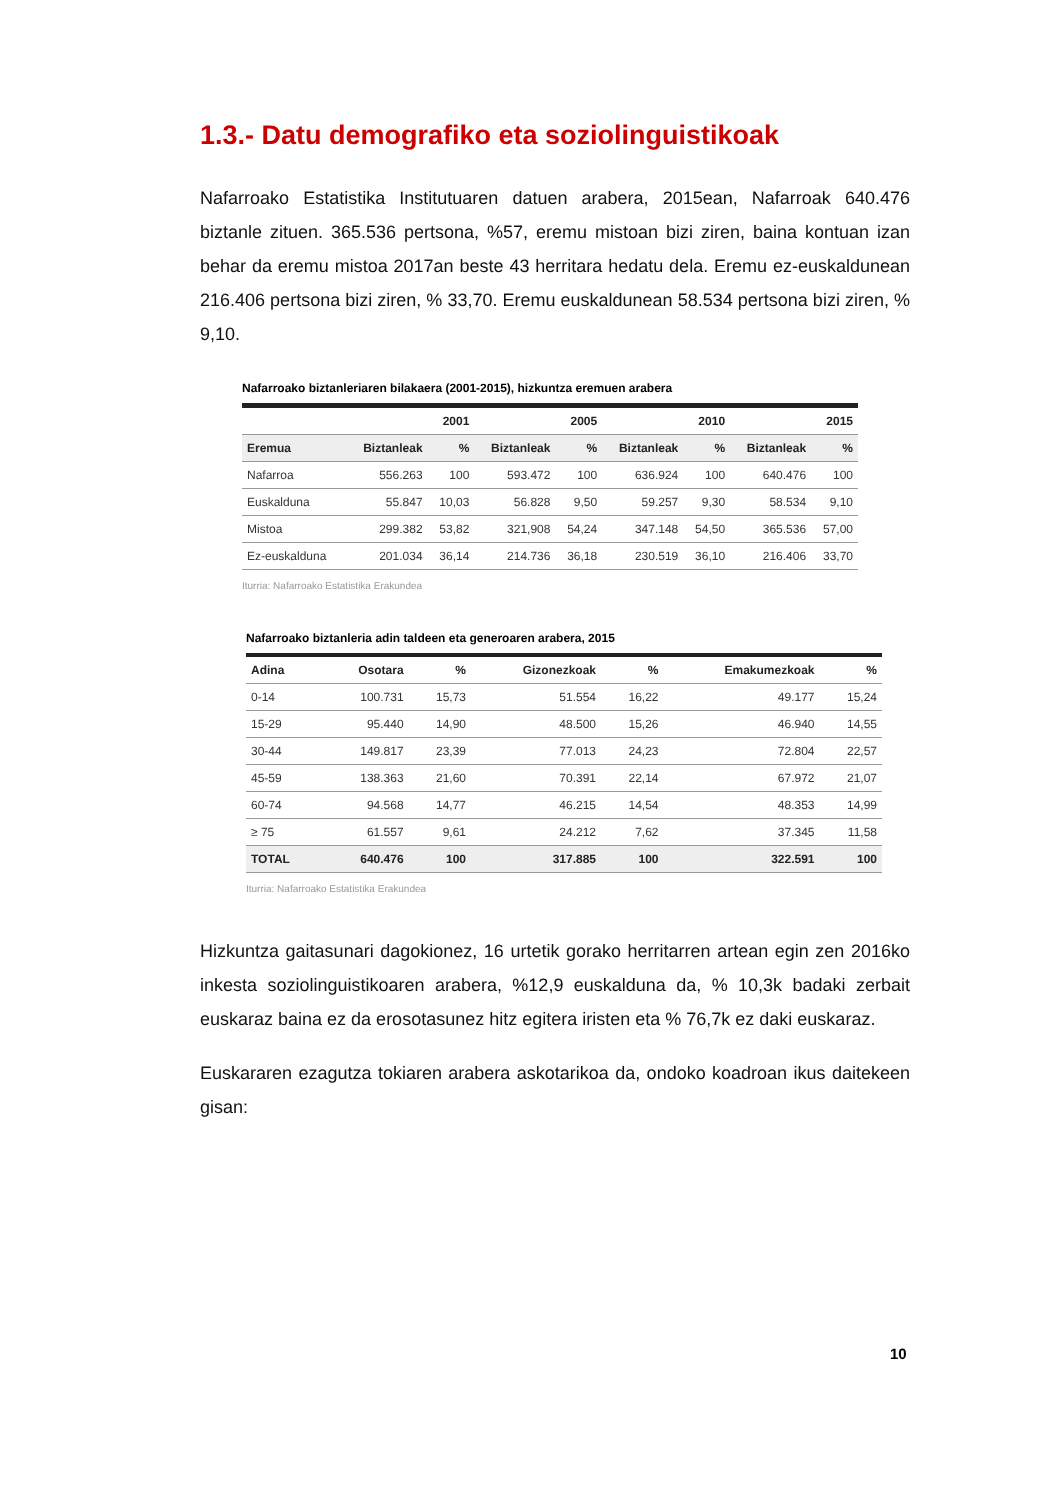1.3.- Datu demografiko eta soziolinguistikoak
Nafarroako Estatistika Institutuaren datuen arabera, 2015ean, Nafarroak 640.476 biztanle zituen. 365.536 pertsona, %57, eremu mistoan bizi ziren, baina kontuan izan behar da eremu mistoa 2017an beste 43 herritara hedatu dela. Eremu ez-euskaldunean 216.406 pertsona bizi ziren, % 33,70. Eremu euskaldunean 58.534 pertsona bizi ziren, % 9,10.
Nafarroako biztanleriaren bilakaera (2001-2015), hizkuntza eremuen arabera
| | 2001 | | 2005 | | 2010 | | 2015 | |
| --- | --- | --- | --- | --- | --- | --- | --- | --- |
| Eremua | Biztanleak | % | Biztanleak | % | Biztanleak | % | Biztanleak | % |
| Nafarroa | 556.263 | 100 | 593.472 | 100 | 636.924 | 100 | 640.476 | 100 |
| Euskalduna | 55.847 | 10,03 | 56.828 | 9,50 | 59.257 | 9,30 | 58.534 | 9,10 |
| Mistoa | 299.382 | 53,82 | 321,908 | 54,24 | 347.148 | 54,50 | 365.536 | 57,00 |
| Ez-euskalduna | 201.034 | 36,14 | 214.736 | 36,18 | 230.519 | 36,10 | 216.406 | 33,70 |
Iturria: Nafarroako Estatistika Erakundea
Nafarroako biztanleria adin taldeen eta generoaren arabera, 2015
| Adina | Osotara | % | Gizonezkoak | % | Emakumezkoak | % |
| --- | --- | --- | --- | --- | --- | --- |
| 0-14 | 100.731 | 15,73 | 51.554 | 16,22 | 49.177 | 15,24 |
| 15-29 | 95.440 | 14,90 | 48.500 | 15,26 | 46.940 | 14,55 |
| 30-44 | 149.817 | 23,39 | 77.013 | 24,23 | 72.804 | 22,57 |
| 45-59 | 138.363 | 21,60 | 70.391 | 22,14 | 67.972 | 21,07 |
| 60-74 | 94.568 | 14,77 | 46.215 | 14,54 | 48.353 | 14,99 |
| ≥ 75 | 61.557 | 9,61 | 24.212 | 7,62 | 37.345 | 11,58 |
| TOTAL | 640.476 | 100 | 317.885 | 100 | 322.591 | 100 |
Iturria: Nafarroako Estatistika Erakundea
Hizkuntza gaitasunari dagokionez, 16 urtetik gorako herritarren artean egin zen 2016ko inkesta soziolinguistikoaren arabera, %12,9 euskalduna da, % 10,3k badaki zerbait euskaraz baina ez da erosotasunez hitz egitera iristen eta % 76,7k ez daki euskaraz.
Euskararen ezagutza tokiaren arabera askotarikoa da, ondoko koadroan ikus daitekeen gisan:
10